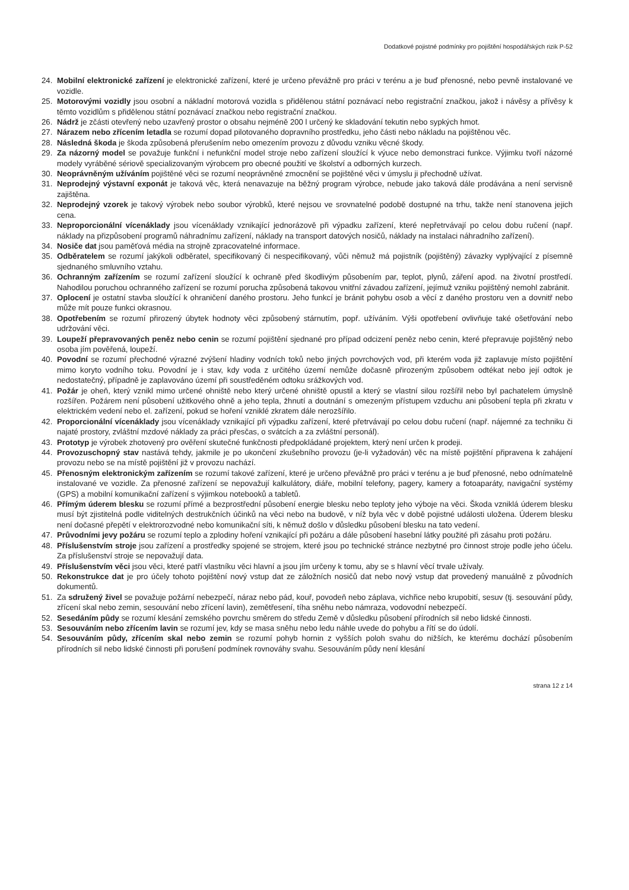Dodatkové pojistné podmínky pro pojištění hospodářských rizik P-52
24. Mobilní elektronické zařízení je elektronické zařízení, které je určeno převážně pro práci v terénu a je buď přenosné, nebo pevně instalované ve vozidle.
25. Motorovými vozidly jsou osobní a nákladní motorová vozidla s přidělenou státní poznávací nebo registrační značkou, jakož i návěsy a přívěsy k těmto vozidlům s přidělenou státní poznávací značkou nebo registrační značkou.
26. Nádrž je zčásti otevřený nebo uzavřený prostor o obsahu nejméně 200 l určený ke skladování tekutin nebo sypkých hmot.
27. Nárazem nebo zřícením letadla se rozumí dopad pilotovaného dopravního prostředku, jeho části nebo nákladu na pojištěnou věc.
28. Následná škoda je škoda způsobená přerušením nebo omezením provozu z důvodu vzniku věcné škody.
29. Za názorný model se považuje funkční i nefunkční model stroje nebo zařízení sloužící k výuce nebo demonstraci funkce. Výjimku tvoří názorné modely vyráběné sériově specializovaným výrobcem pro obecné použití ve školství a odborných kurzech.
30. Neoprávněným užíváním pojištěné věci se rozumí neoprávněné zmocnění se pojištěné věci v úmyslu ji přechodně užívat.
31. Neprodejný výstavní exponát je taková věc, která nenavazuje na běžný program výrobce, nebude jako taková dále prodávána a není servisně zajištěna.
32. Neprodejný vzorek je takový výrobek nebo soubor výrobků, které nejsou ve srovnatelné podobě dostupné na trhu, takže není stanovena jejich cena.
33. Neproporcionální vícenáklady jsou vícenáklady vznikající jednorázově při výpadku zařízení, které nepřetrvávají po celou dobu ručení (např. náklady na přizpůsobení programů náhradnímu zařízení, náklady na transport datových nosičů, náklady na instalaci náhradního zařízení).
34. Nosiče dat jsou paměťová média na strojně zpracovatelné informace.
35. Odběratelem se rozumí jakýkoli odběratel, specifikovaný či nespecifikovaný, vůči němuž má pojistník (pojištěný) závazky vyplývající z písemně sjednaného smluvního vztahu.
36. Ochranným zařízením se rozumí zařízení sloužící k ochraně před škodlivým působením par, teplot, plynů, záření apod. na životní prostředí. Nahodilou poruchou ochranného zařízení se rozumí porucha způsobená takovou vnitřní závadou zařízení, jejímuž vzniku pojištěný nemohl zabránit.
37. Oplocení je ostatní stavba sloužící k ohraničení daného prostoru. Jeho funkcí je bránit pohybu osob a věcí z daného prostoru ven a dovnitř nebo může mít pouze funkci okrasnou.
38. Opotřebením se rozumí přirozený úbytek hodnoty věci způsobený stárnutím, popř. užíváním. Výši opotřebení ovlivňuje také ošetřování nebo udržování věci.
39. Loupeží přepravovaných peněz nebo cenin se rozumí pojištění sjednané pro případ odcizení peněz nebo cenin, které přepravuje pojištěný nebo osoba jím pověřená, loupeží.
40. Povodní se rozumí přechodné výrazné zvýšení hladiny vodních toků nebo jiných povrchových vod, při kterém voda již zaplavuje místo pojištění mimo koryto vodního toku. Povodní je i stav, kdy voda z určitého území nemůže dočasně přirozeným způsobem odtékat nebo její odtok je nedostatečný, případně je zaplavováno území při soustředěném odtoku srážkových vod.
41. Požár je oheň, který vznikl mimo určené ohniště nebo který určené ohniště opustil a který se vlastní silou rozšířil nebo byl pachatelem úmyslně rozšířen. Požárem není působení užitkového ohně a jeho tepla, žhnutí a doutnání s omezeným přístupem vzduchu ani působení tepla při zkratu v elektrickém vedení nebo el. zařízení, pokud se hoření vzniklé zkratem dále nerozšířilo.
42. Proporcionální vícenáklady jsou vícenáklady vznikající při výpadku zařízení, které přetrvávají po celou dobu ručení (např. nájemné za techniku či najaté prostory, zvláštní mzdové náklady za práci přesčas, o svátcích a za zvláštní personál).
43. Prototyp je výrobek zhotovený pro ověření skutečné funkčnosti předpokládané projektem, který není určen k prodeji.
44. Provozuschopný stav nastává tehdy, jakmile je po ukončení zkušebního provozu (je-li vyžadován) věc na místě pojištění připravena k zahájení provozu nebo se na místě pojištění již v provozu nachází.
45. Přenosným elektronickým zařízením se rozumí takové zařízení, které je určeno převážně pro práci v terénu a je buď přenosné, nebo odnímatelně instalované ve vozidle. Za přenosné zařízení se nepovažují kalkulátory, diáře, mobilní telefony, pagery, kamery a fotoaparáty, navigační systémy (GPS) a mobilní komunikační zařízení s výjimkou notebooků a tabletů.
46. Přímým úderem blesku se rozumí přímé a bezprostřední působení energie blesku nebo teploty jeho výboje na věci. Škoda vzniklá úderem blesku musí být zjistitelná podle viditelných destrukčních účinků na věci nebo na budově, v níž byla věc v době pojistné události uložena. Úderem blesku není dočasné přepětí v elektrorozvodné nebo komunikační síti, k němuž došlo v důsledku působení blesku na tato vedení.
47. Průvodními jevy požáru se rozumí teplo a zplodiny hoření vznikající při požáru a dále působení hasební látky použité při zásahu proti požáru.
48. Příslušenstvím stroje jsou zařízení a prostředky spojené se strojem, které jsou po technické stránce nezbytné pro činnost stroje podle jeho účelu. Za příslušenství stroje se nepovažují data.
49. Příslušenstvím věci jsou věci, které patří vlastníku věci hlavní a jsou jím určeny k tomu, aby se s hlavní věcí trvale užívaly.
50. Rekonstrukce dat je pro účely tohoto pojištění nový vstup dat ze záložních nosičů dat nebo nový vstup dat provedený manuálně z původních dokumentů.
51. Za sdružený živel se považuje požární nebezpečí, náraz nebo pád, kouř, povodeň nebo záplava, vichřice nebo krupobití, sesuv (tj. sesouvání půdy, zřícení skal nebo zemin, sesouvání nebo zřícení lavin), zemětřesení, tíha sněhu nebo námraza, vodovodní nebezpečí.
52. Sesedáním půdy se rozumí klesání zemského povrchu směrem do středu Země v důsledku působení přírodních sil nebo lidské činnosti.
53. Sesouváním nebo zřícením lavin se rozumí jev, kdy se masa sněhu nebo ledu náhle uvede do pohybu a řítí se do údolí.
54. Sesouváním půdy, zřícením skal nebo zemin se rozumí pohyb hornin z vyšších poloh svahu do nižších, ke kterému dochází působením přírodních sil nebo lidské činnosti při porušení podmínek rovnováhy svahu. Sesouváním půdy není klesání
strana 12 z 14